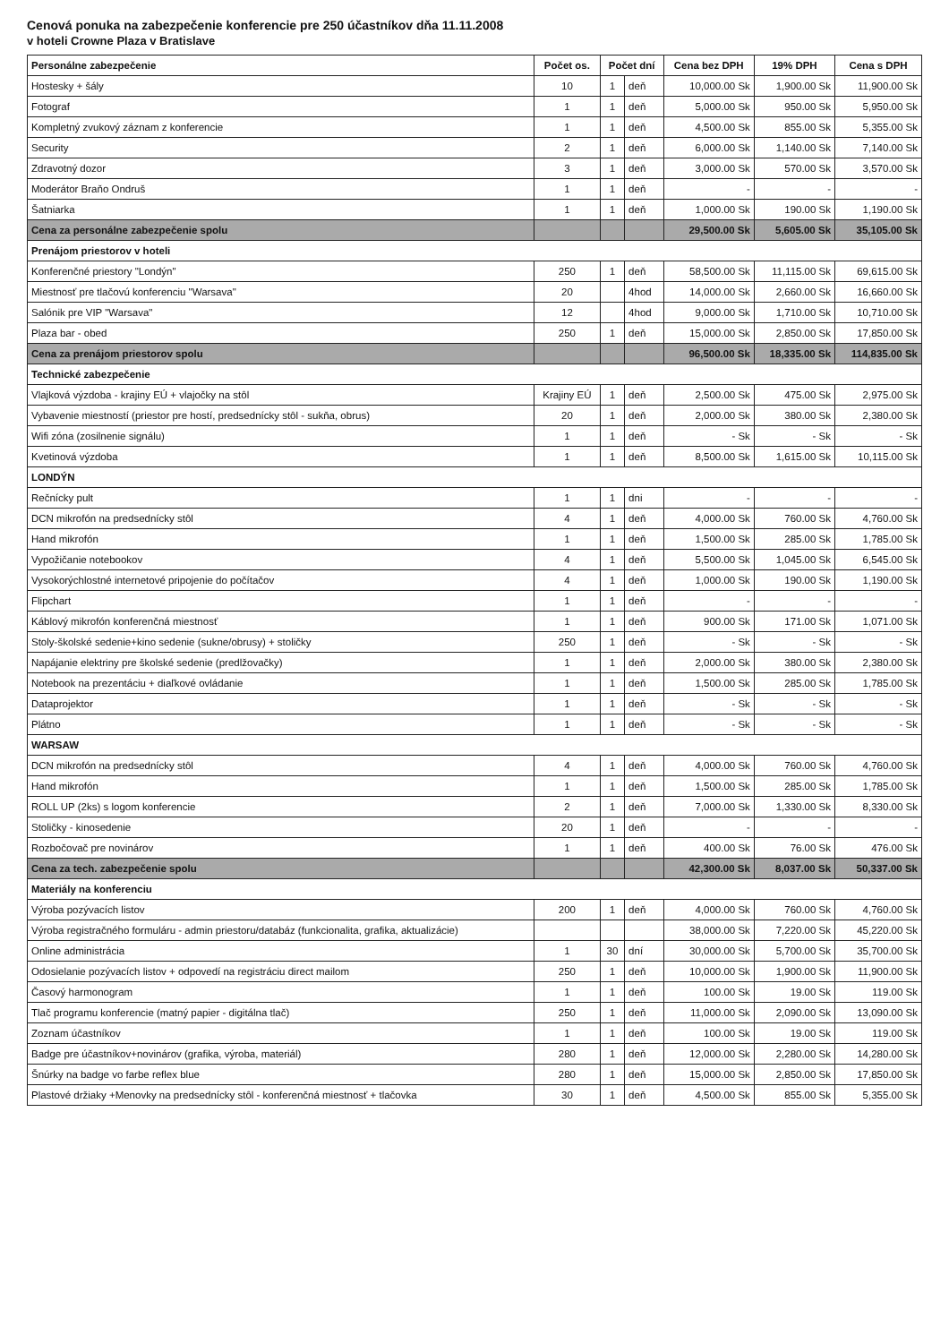Cenová ponuka na zabezpečenie konferencie pre 250 účastníkov dňa 11.11.2008
v hoteli Crowne Plaza v Bratislave
| Personálne zabezpečenie | Počet os. | Počet dní | | Cena bez DPH | 19% DPH | Cena s DPH |
| --- | --- | --- | --- | --- | --- | --- |
| Hostesky + šály | 10 | 1 | deň | 10,000.00 Sk | 1,900.00 Sk | 11,900.00 Sk |
| Fotograf | 1 | 1 | deň | 5,000.00 Sk | 950.00 Sk | 5,950.00 Sk |
| Kompletný zvukový záznam z konferencie | 1 | 1 | deň | 4,500.00 Sk | 855.00 Sk | 5,355.00 Sk |
| Security | 2 | 1 | deň | 6,000.00 Sk | 1,140.00 Sk | 7,140.00 Sk |
| Zdravotný dozor | 3 | 1 | deň | 3,000.00 Sk | 570.00 Sk | 3,570.00 Sk |
| Moderátor Braňo Ondruš | 1 | 1 | deň | - | - | - |
| Šatniarka | 1 | 1 | deň | 1,000.00 Sk | 190.00 Sk | 1,190.00 Sk |
| Cena za personálne zabezpečenie spolu | | | | 29,500.00 Sk | 5,605.00 Sk | 35,105.00 Sk |
| Prenájom priestorov v hoteli | | | | | | |
| Konferenčné priestory "Londýn" | 250 | 1 | deň | 58,500.00 Sk | 11,115.00 Sk | 69,615.00 Sk |
| Miestnosť pre tlačovú konferenciu "Warsava" | 20 | | 4hod | 14,000.00 Sk | 2,660.00 Sk | 16,660.00 Sk |
| Salónik pre VIP "Warsava" | 12 | | 4hod | 9,000.00 Sk | 1,710.00 Sk | 10,710.00 Sk |
| Plaza bar - obed | 250 | 1 | deň | 15,000.00 Sk | 2,850.00 Sk | 17,850.00 Sk |
| Cena za prenájom priestorov spolu | | | | 96,500.00 Sk | 18,335.00 Sk | 114,835.00 Sk |
| Technické zabezpečenie | | | | | | |
| Vlajková výzdoba - krajiny EÚ + vlajočky na stôl | Krajiny EÚ | 1 | deň | 2,500.00 Sk | 475.00 Sk | 2,975.00 Sk |
| Vybavenie miestností (priestor pre hostí, predsednícky stôl - sukňa, obrus) | 20 | 1 | deň | 2,000.00 Sk | 380.00 Sk | 2,380.00 Sk |
| Wifi zóna (zosilnenie signálu) | 1 | 1 | deň | - Sk | - Sk | - Sk |
| Kvetinová výzdoba | 1 | 1 | deň | 8,500.00 Sk | 1,615.00 Sk | 10,115.00 Sk |
| LONDÝN | | | | | | |
| Rečnícky pult | 1 | 1 | dni | - | - | - |
| DCN mikrofón na predsednícky stôl | 4 | 1 | deň | 4,000.00 Sk | 760.00 Sk | 4,760.00 Sk |
| Hand mikrofón | 1 | 1 | deň | 1,500.00 Sk | 285.00 Sk | 1,785.00 Sk |
| Vypožičanie notebookov | 4 | 1 | deň | 5,500.00 Sk | 1,045.00 Sk | 6,545.00 Sk |
| Vysokorýchlostné internetové pripojenie do počítačov | 4 | 1 | deň | 1,000.00 Sk | 190.00 Sk | 1,190.00 Sk |
| Flipchart | 1 | 1 | deň | - | - | - |
| Káblový mikrofón konferenčná miestnosť | 1 | 1 | deň | 900.00 Sk | 171.00 Sk | 1,071.00 Sk |
| Stoly-školské sedenie+kino sedenie (sukne/obrusy) + stoličky | 250 | 1 | deň | - Sk | - Sk | - Sk |
| Napájanie elektriny pre školské sedenie (predlžovačky) | 1 | 1 | deň | 2,000.00 Sk | 380.00 Sk | 2,380.00 Sk |
| Notebook na prezentáciu + diaľkové ovládanie | 1 | 1 | deň | 1,500.00 Sk | 285.00 Sk | 1,785.00 Sk |
| Dataprojektor | 1 | 1 | deň | - Sk | - Sk | - Sk |
| Plátno | 1 | 1 | deň | - Sk | - Sk | - Sk |
| WARSAW | | | | | | |
| DCN mikrofón na predsednícky stôl | 4 | 1 | deň | 4,000.00 Sk | 760.00 Sk | 4,760.00 Sk |
| Hand mikrofón | 1 | 1 | deň | 1,500.00 Sk | 285.00 Sk | 1,785.00 Sk |
| ROLL UP (2ks) s logom konferencie | 2 | 1 | deň | 7,000.00 Sk | 1,330.00 Sk | 8,330.00 Sk |
| Stoličky - kinosedenie | 20 | 1 | deň | - | - | - |
| Rozbočovač pre novinárov | 1 | 1 | deň | 400.00 Sk | 76.00 Sk | 476.00 Sk |
| Cena za tech. zabezpečenie spolu | | | | 42,300.00 Sk | 8,037.00 Sk | 50,337.00 Sk |
| Materiály na konferenciu | | | | | | |
| Výroba pozývacích listov | 200 | 1 | deň | 4,000.00 Sk | 760.00 Sk | 4,760.00 Sk |
| Výroba registračného formuláru - admin priestoru/databáz (funkcionalita, grafika, aktualizácie) | | | | 38,000.00 Sk | 7,220.00 Sk | 45,220.00 Sk |
| Online administrácia | 1 | 30 | dní | 30,000.00 Sk | 5,700.00 Sk | 35,700.00 Sk |
| Odosielanie pozývacích listov + odpovedí na registráciu direct mailom | 250 | 1 | deň | 10,000.00 Sk | 1,900.00 Sk | 11,900.00 Sk |
| Časový harmonogram | 1 | 1 | deň | 100.00 Sk | 19.00 Sk | 119.00 Sk |
| Tlač programu konferencie (matný papier - digitálna tlač) | 250 | 1 | deň | 11,000.00 Sk | 2,090.00 Sk | 13,090.00 Sk |
| Zoznam účastníkov | 1 | 1 | deň | 100.00 Sk | 19.00 Sk | 119.00 Sk |
| Badge pre účastníkov+novinárov (grafika, výroba, materiál) | 280 | 1 | deň | 12,000.00 Sk | 2,280.00 Sk | 14,280.00 Sk |
| Šnúrky na badge vo farbe reflex blue | 280 | 1 | deň | 15,000.00 Sk | 2,850.00 Sk | 17,850.00 Sk |
| Plastové držiaky +Menovky na predsednícky stôl - konferenčná miestnosť + tlačovka | 30 | 1 | deň | 4,500.00 Sk | 855.00 Sk | 5,355.00 Sk |